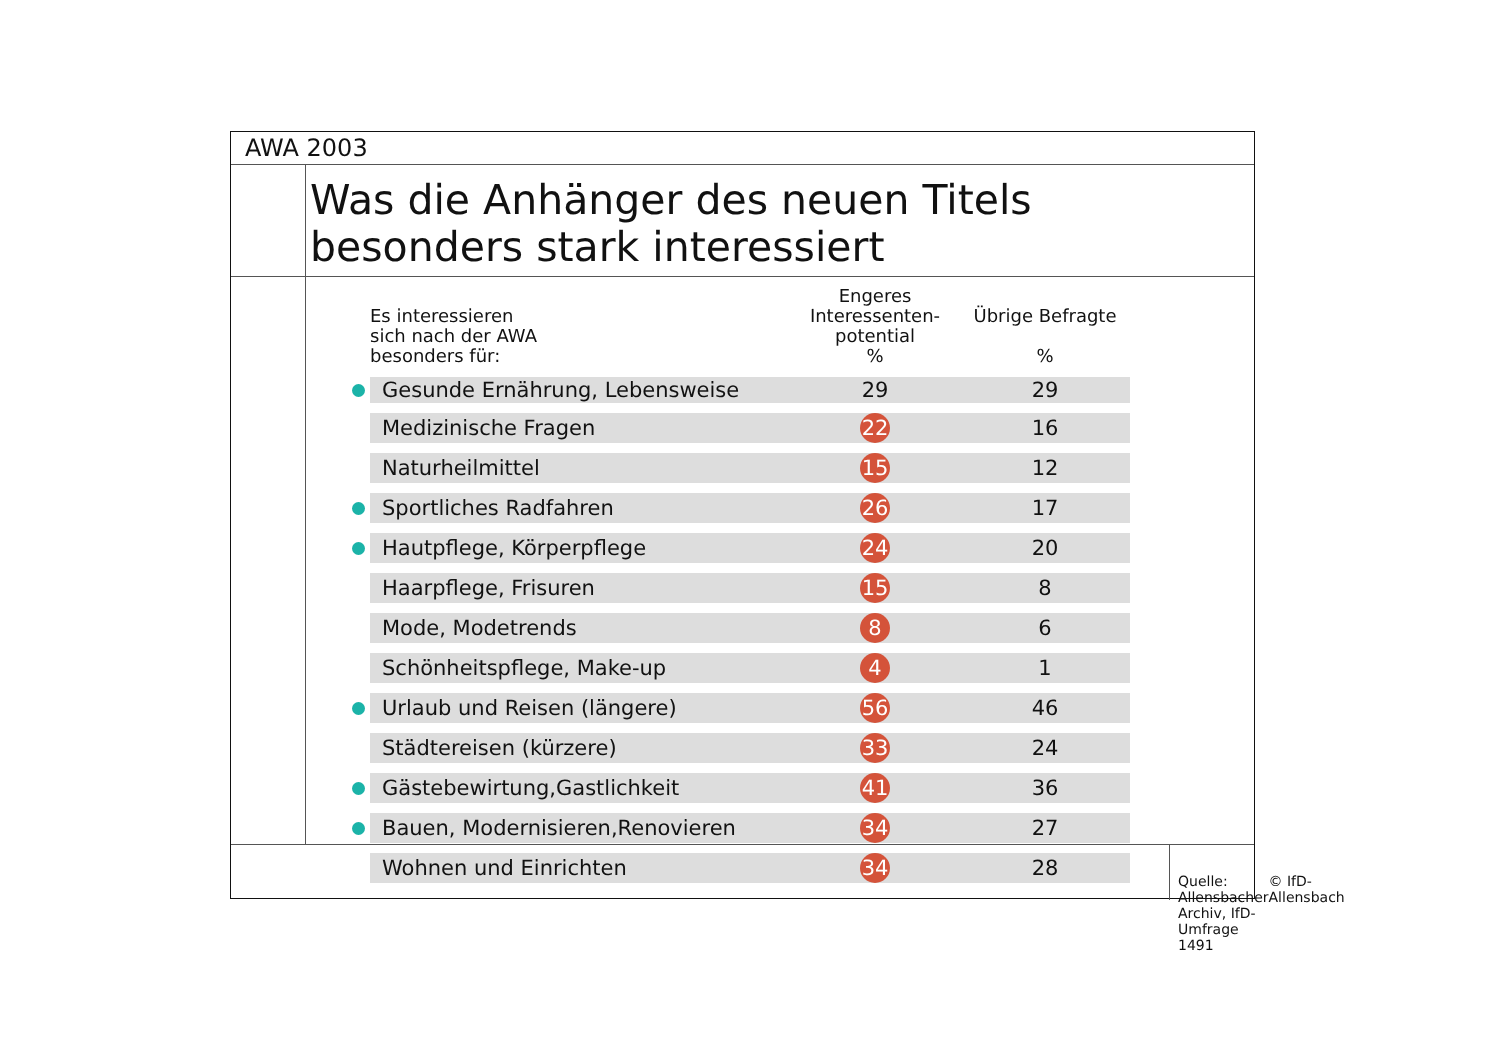AWA 2003
Was die Anhänger des neuen Titels
besonders stark interessiert
| | Es interessieren sich nach der AWA besonders für: | Engeres Interessenten- potential % | Übrige Befragte % |
| --- | --- | --- | --- |
| | Gesunde Ernährung, Lebensweise | 29 | 29 |
| | Medizinische Fragen | 22 | 16 |
| | Naturheilmittel | 15 | 12 |
| | Sportliches Radfahren | 26 | 17 |
| | Hautpflege, Körperpflege | 24 | 20 |
| | Haarpflege, Frisuren | 15 | 8 |
| | Mode, Modetrends | 8 | 6 |
| | Schönheitspflege, Make-up | 4 | 1 |
| | Urlaub und Reisen (längere) | 56 | 46 |
| | Städtereisen (kürzere) | 33 | 24 |
| | Gästebewirtung,Gastlichkeit | 41 | 36 |
| | Bauen, Modernisieren,Renovieren | 34 | 27 |
| | Wohnen und Einrichten | 34 | 28 |
Quelle: Allensbacher Archiv, IfD-Umfrage 1491 © IfD-Allensbach